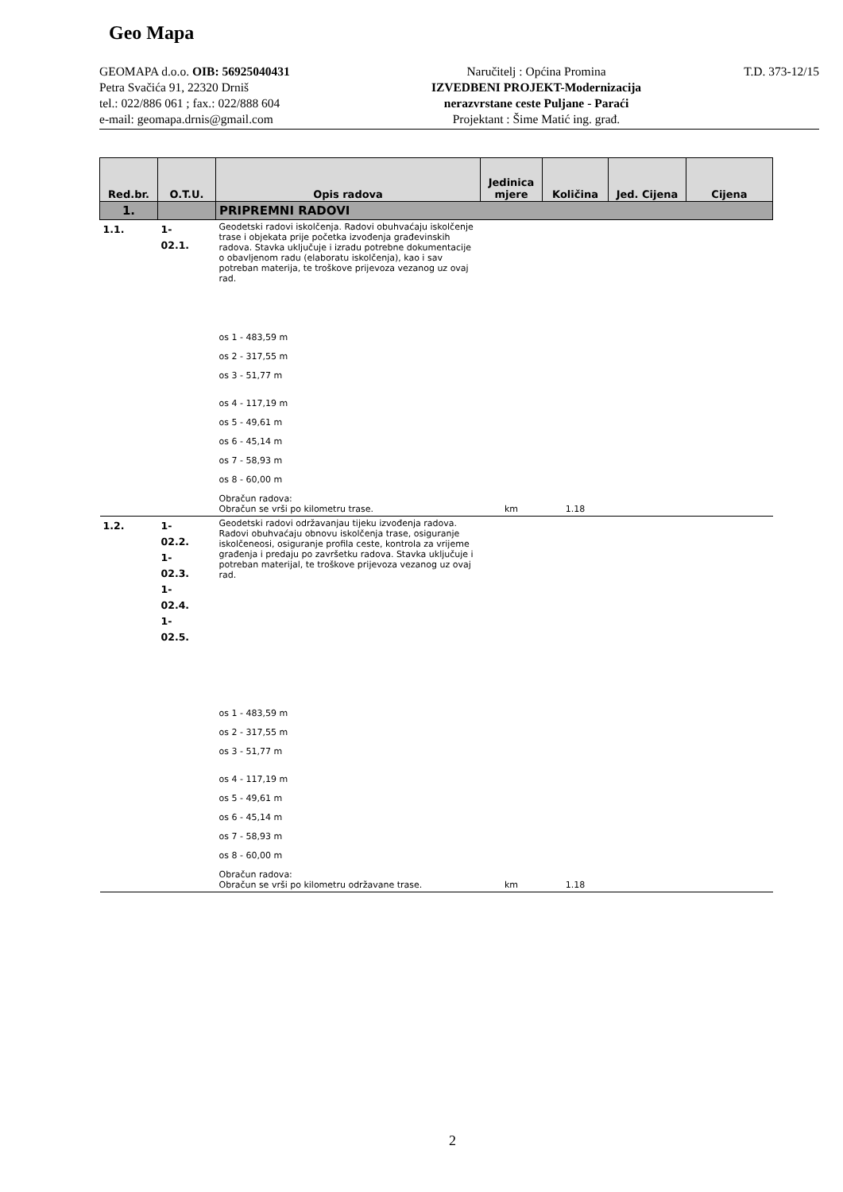Geo Mapa
GEOMAPA d.o.o. OIB: 56925040431
Petra Svačića 91, 22320 Drniš
tel.: 022/886 061 ; fax.: 022/888 604
e-mail: geomapa.drnis@gmail.com
Naručitelj : Općina Promina
IZVEDBENI PROJEKT-Modernizacija
nerazvrstane ceste Puljane - Paraći
Projektant : Šime Matić ing. građ.
T.D. 373-12/15
| Red.br. | O.T.U. | Opis radova | Jedinica mjere | Količina | Jed. Cijena | Cijena |
| --- | --- | --- | --- | --- | --- | --- |
| 1. | | PRIPREMNI RADOVI | | | | |
| 1.1. | 1- 02.1. | Geodetski radovi iskolčenja. Radovi obuhvaćaju iskolčenje trase i objekata prije početka izvođenja građevinskih radova. Stavka uključuje i izradu potrebne dokumentacije o obavljenom radu (elaboratu iskolčenja), kao i sav potreban materija, te troškove prijevoza vezanog uz ovaj rad. os 1 - 483,59 m os 2 - 317,55 m os 3 - 51,77 m os 4 - 117,19 m os 5 - 49,61 m os 6 - 45,14 m os 7 - 58,93 m os 8 - 60,00 m Obračun radova: Obračun se vrši po kilometru trase. | km | 1.18 | | |
| 1.2. | 1- 02.2. 1- 02.3. 1- 02.4. 1- 02.5. | Geodetski radovi održavanjau tijeku izvođenja radova. Radovi obuhvaćaju obnovu iskolčenja trase, osiguranje iskolčeneosi, osiguranje profila ceste, kontrola za vrijeme građenja i predaju po završetku radova. Stavka uključuje i potreban materijal, te troškove prijevoza vezanog uz ovaj rad. os 1 - 483,59 m os 2 - 317,55 m os 3 - 51,77 m os 4 - 117,19 m os 5 - 49,61 m os 6 - 45,14 m os 7 - 58,93 m os 8 - 60,00 m Obračun radova: Obračun se vrši po kilometru održavane trase. | km | 1.18 | | |
2